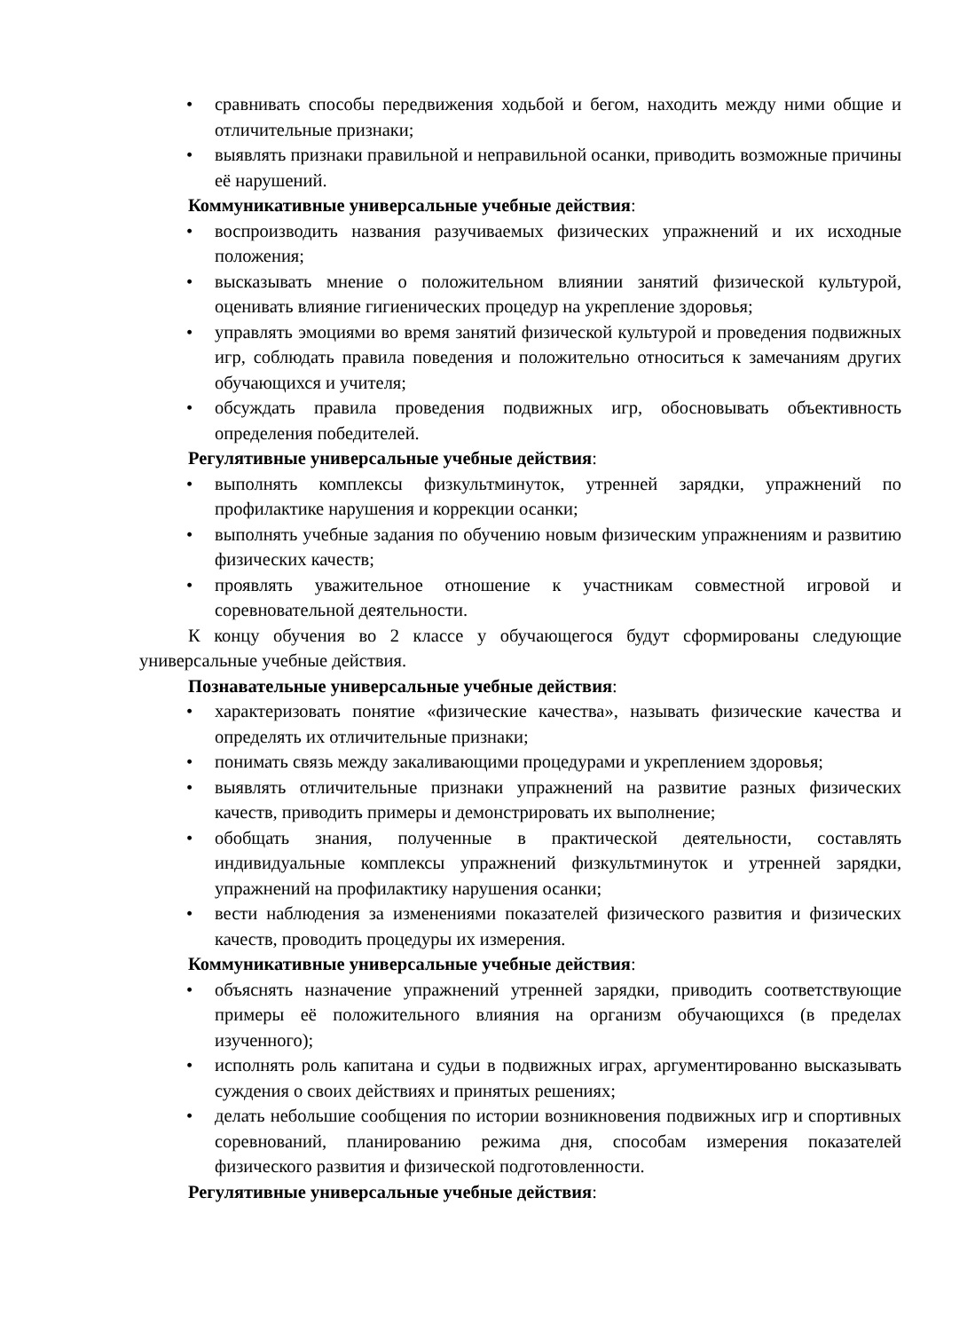• сравнивать способы передвижения ходьбой и бегом, находить между ними общие и отличительные признаки;
• выявлять признаки правильной и неправильной осанки, приводить возможные причины её нарушений.
Коммуникативные универсальные учебные действия:
• воспроизводить названия разучиваемых физических упражнений и их исходные положения;
• высказывать мнение о положительном влиянии занятий физической культурой, оценивать влияние гигиенических процедур на укрепление здоровья;
• управлять эмоциями во время занятий физической культурой и проведения подвижных игр, соблюдать правила поведения и положительно относиться к замечаниям других обучающихся и учителя;
• обсуждать правила проведения подвижных игр, обосновывать объективность определения победителей.
Регулятивные универсальные учебные действия:
• выполнять комплексы физкультминуток, утренней зарядки, упражнений по профилактике нарушения и коррекции осанки;
• выполнять учебные задания по обучению новым физическим упражнениям и развитию физических качеств;
• проявлять уважительное отношение к участникам совместной игровой и соревновательной деятельности.
К концу обучения во 2 классе у обучающегося будут сформированы следующие универсальные учебные действия.
Познавательные универсальные учебные действия:
• характеризовать понятие «физические качества», называть физические качества и определять их отличительные признаки;
• понимать связь между закаливающими процедурами и укреплением здоровья;
• выявлять отличительные признаки упражнений на развитие разных физических качеств, приводить примеры и демонстрировать их выполнение;
• обобщать знания, полученные в практической деятельности, составлять индивидуальные комплексы упражнений физкультминуток и утренней зарядки, упражнений на профилактику нарушения осанки;
• вести наблюдения за изменениями показателей физического развития и физических качеств, проводить процедуры их измерения.
Коммуникативные универсальные учебные действия:
• объяснять назначение упражнений утренней зарядки, приводить соответствующие примеры её положительного влияния на организм обучающихся (в пределах изученного);
• исполнять роль капитана и судьи в подвижных играх, аргументированно высказывать суждения о своих действиях и принятых решениях;
• делать небольшие сообщения по истории возникновения подвижных игр и спортивных соревнований, планированию режима дня, способам измерения показателей физического развития и физической подготовленности.
Регулятивные универсальные учебные действия: